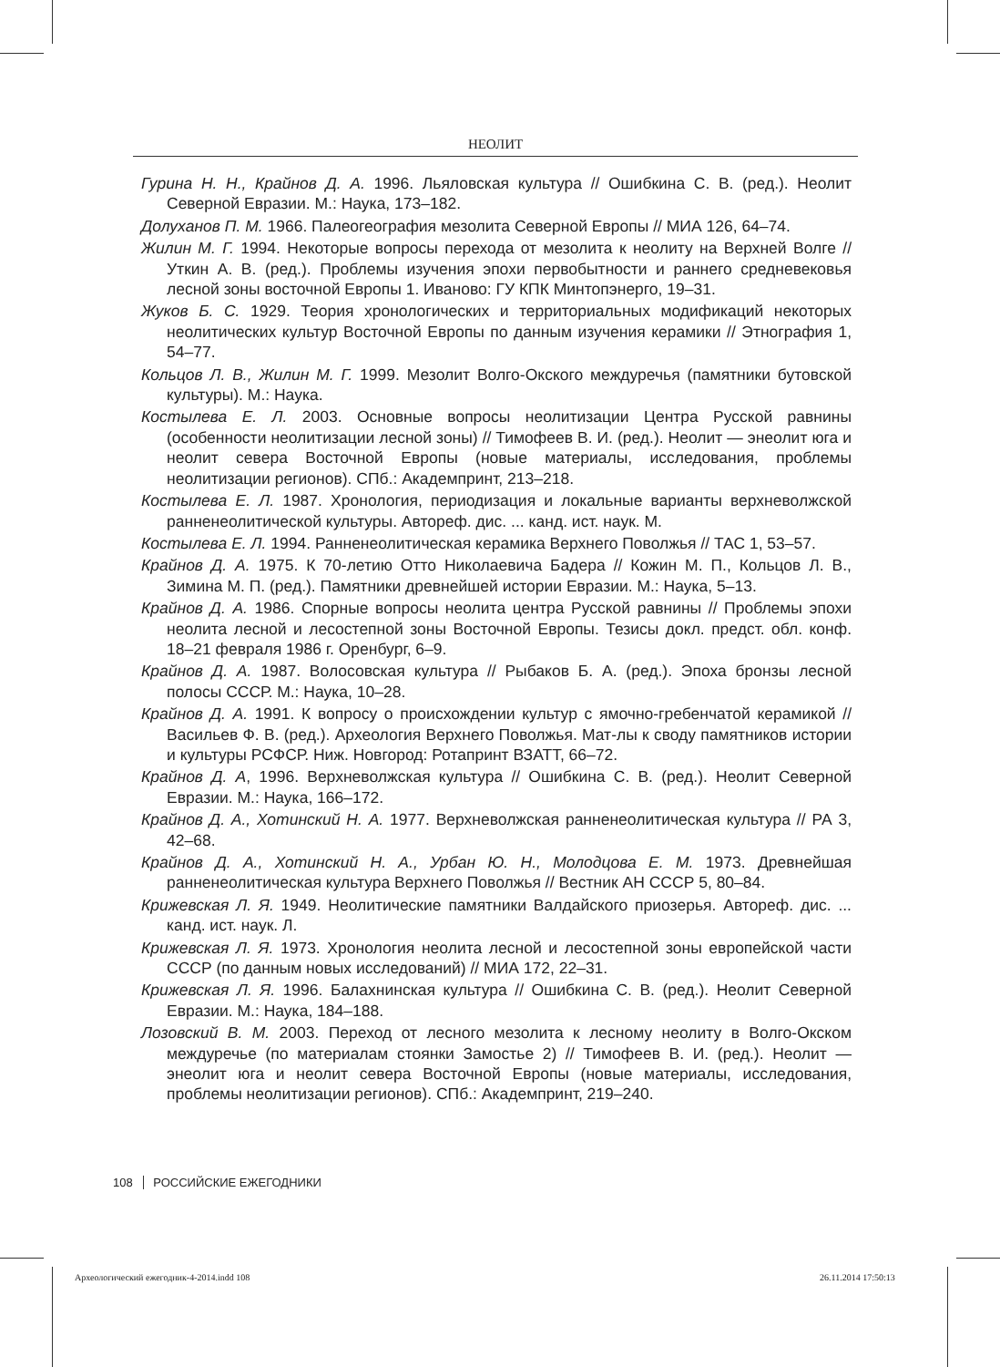НЕОЛИТ
Гурина Н. Н., Крайнов Д. А. 1996. Льяловская культура // Ошибкина С. В. (ред.). Неолит Северной Евразии. М.: Наука, 173–182.
Долуханов П. М. 1966. Палеогеография мезолита Северной Европы // МИА 126, 64–74.
Жилин М. Г. 1994. Некоторые вопросы перехода от мезолита к неолиту на Верхней Волге // Уткин А. В. (ред.). Проблемы изучения эпохи первобытности и раннего средневековья лесной зоны восточной Европы 1. Иваново: ГУ КПК Минтопэнерго, 19–31.
Жуков Б. С. 1929. Теория хронологических и территориальных модификаций некоторых неолитических культур Восточной Европы по данным изучения керамики // Этнография 1, 54–77.
Кольцов Л. В., Жилин М. Г. 1999. Мезолит Волго-Окского междуречья (памятники бутовской культуры). М.: Наука.
Костылева Е. Л. 2003. Основные вопросы неолитизации Центра Русской равнины (особенности неолитизации лесной зоны) // Тимофеев В. И. (ред.). Неолит — энеолит юга и неолит севера Восточной Европы (новые материалы, исследования, проблемы неолитизации регионов). СПб.: Академпринт, 213–218.
Костылева Е. Л. 1987. Хронология, периодизация и локальные варианты верхневолжской ранненеолитической культуры. Автореф. дис. ... канд. ист. наук. М.
Костылева Е. Л. 1994. Ранненеолитическая керамика Верхнего Поволжья // ТАС 1, 53–57.
Крайнов Д. А. 1975. К 70-летию Отто Николаевича Бадера // Кожин М. П., Кольцов Л. В., Зимина М. П. (ред.). Памятники древнейшей истории Евразии. М.: Наука, 5–13.
Крайнов Д. А. 1986. Спорные вопросы неолита центра Русской равнины // Проблемы эпохи неолита лесной и лесостепной зоны Восточной Европы. Тезисы докл. предст. обл. конф. 18–21 февраля 1986 г. Оренбург, 6–9.
Крайнов Д. А. 1987. Волосовская культура // Рыбаков Б. А. (ред.). Эпоха бронзы лесной полосы СССР. М.: Наука, 10–28.
Крайнов Д. А. 1991. К вопросу о происхождении культур с ямочно-гребенчатой керамикой // Васильев Ф. В. (ред.). Археология Верхнего Поволжья. Мат-лы к своду памятников истории и культуры РСФСР. Ниж. Новгород: Ротапринт ВЗАТТ, 66–72.
Крайнов Д. А, 1996. Верхневолжская культура // Ошибкина С. В. (ред.). Неолит Северной Евразии. М.: Наука, 166–172.
Крайнов Д. А., Хотинский Н. А. 1977. Верхневолжская ранненеолитическая культура // РА 3, 42–68.
Крайнов Д. А., Хотинский Н. А., Урбан Ю. Н., Молодцова Е. М. 1973. Древнейшая ранненеолитическая культура Верхнего Поволжья // Вестник АН СССР 5, 80–84.
Крижевская Л. Я. 1949. Неолитические памятники Валдайского приозерья. Автореф. дис. ... канд. ист. наук. Л.
Крижевская Л. Я. 1973. Хронология неолита лесной и лесостепной зоны европейской части СССР (по данным новых исследований) // МИА 172, 22–31.
Крижевская Л. Я. 1996. Балахнинская культура // Ошибкина С. В. (ред.). Неолит Северной Евразии. М.: Наука, 184–188.
Лозовский В. М. 2003. Переход от лесного мезолита к лесному неолиту в Волго-Окском междуречье (по материалам стоянки Замостье 2) // Тимофеев В. И. (ред.). Неолит — энеолит юга и неолит севера Восточной Европы (новые материалы, исследования, проблемы неолитизации регионов). СПб.: Академпринт, 219–240.
108 РОССИЙСКИЕ ЕЖЕГОДНИКИ
Археологический ежегодник-4-2014.indd 108
26.11.2014 17:50:13